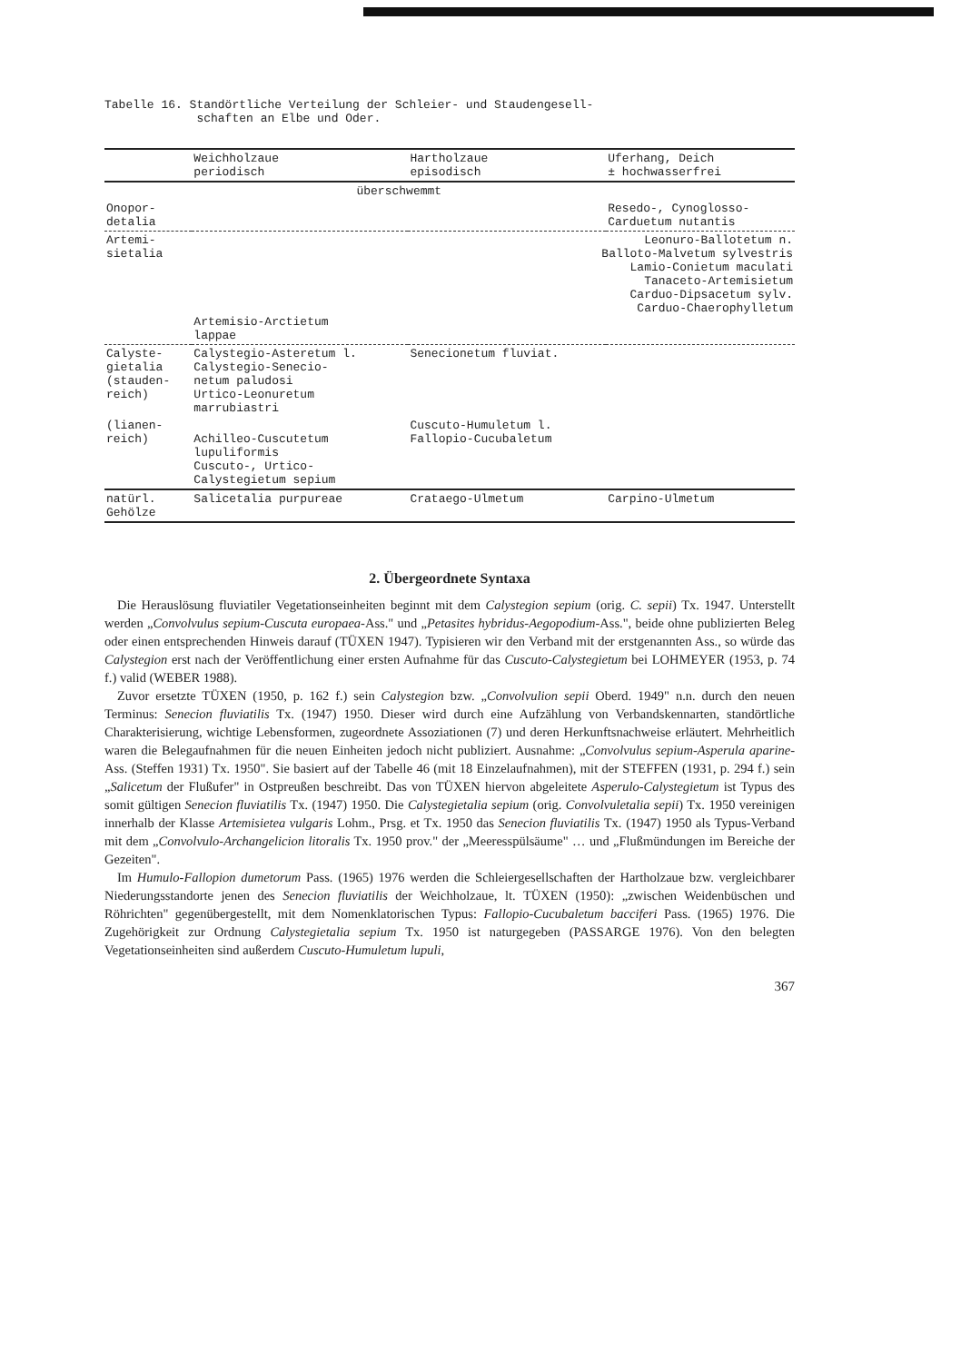Tabelle 16. Standörtliche Verteilung der Schleier- und Staudengesell-
schaften an Elbe und Oder.
| | Weichholzaue periodisch | Hartholzaue episodisch | Uferhang, Deich ± hochwasserfrei |
| --- | --- | --- | --- |
| | überschwemmt | | |
| Onopor- detalia | | | Resedo-, Cynoglosso- Carduetum nutantis |
| Artemi- sietalia | Artemisio-Arctietum lappae | Leonuro-Ballotetum n. Balloto-Malvetum sylvestris Lamio-Conietum maculati Tanaceto-Artemisietum Carduo-Dipsacetum sylv. Carduo-Chaerophylletum | |
| Calyste- gietalia (stauden- reich) | Calystegio-Asteretum l. Calystegio-Senecio- netum paludosi Urtico-Leonuretum marrubiastri | Senecionetum fluviat. | |
| (lianen- reich) | Achilleo-Cuscutetum lupuliformis Cuscuto-, Urtico- Calystegietum sepium | Cuscuto-Humuletum l. Fallopio-Cucubaletum | |
| natürl. Gehölze | Salicetalia purpureae | Crataego-Ulmetum | Carpino-Ulmetum |
2. Übergeordnete Syntaxa
Die Herauslösung fluviatiler Vegetationseinheiten beginnt mit dem Calystegion sepium (orig. C. sepii) Tx. 1947. Unterstellt werden „Convolvulus sepium-Cuscuta europaea-Ass." und „Petasites hybridus-Aegopodium-Ass.", beide ohne publizierten Beleg oder einen entsprechenden Hinweis darauf (TÜXEN 1947). Typisieren wir den Verband mit der erstgenannten Ass., so würde das Calystegion erst nach der Veröffentlichung einer ersten Aufnahme für das Cuscuto-Calystegietum bei LOHMEYER (1953, p. 74 f.) valid (WEBER 1988).
Zuvor ersetzte TÜXEN (1950, p. 162 f.) sein Calystegion bzw. „Convolvulion sepii Oberd. 1949" n.n. durch den neuen Terminus: Senecion fluviatilis Tx. (1947) 1950. Dieser wird durch eine Aufzählung von Verbandskennarten, standörtliche Charakterisierung, wichtige Lebensformen, zugeordnete Assoziationen (7) und deren Herkunftsnachweise erläutert. Mehrheitlich waren die Belegaufnahmen für die neuen Einheiten jedoch nicht publiziert. Ausnahme: „Convolvulus sepium-Asperula aparine-Ass. (Steffen 1931) Tx. 1950". Sie basiert auf der Tabelle 46 (mit 18 Einzelaufnahmen), mit der STEFFEN (1931, p. 294 f.) sein „Salicetum der Flußufer" in Ostpreußen beschreibt. Das von TÜXEN hiervon abgeleitete Asperulo-Calystegietum ist Typus des somit gültigen Senecion fluviatilis Tx. (1947) 1950. Die Calystegietalia sepium (orig. Convolvuletalia sepii) Tx. 1950 vereinigen innerhalb der Klasse Artemisietea vulgaris Lohm., Prsg. et Tx. 1950 das Senecion fluviatilis Tx. (1947) 1950 als Typus-Verband mit dem „Convolvulo-Archangelicion litoralis Tx. 1950 prov." der „Meeresspülsäume" … und „Flußmündungen im Bereiche der Gezeiten".
Im Humulo-Fallopion dumetorum Pass. (1965) 1976 werden die Schleiergesellschaften der Hartholzaue bzw. vergleichbarer Niederungsstandorte jenen des Senecion fluviatilis der Weichholzaue, lt. TÜXEN (1950): „zwischen Weidenbüschen und Röhrichten" gegenübergestellt, mit dem Nomenklatorischen Typus: Fallopio-Cucubaletum bacciferi Pass. (1965) 1976. Die Zugehörigkeit zur Ordnung Calystegietalia sepium Tx. 1950 ist naturgegeben (PASSARGE 1976). Von den belegten Vegetationseinheiten sind außerdem Cuscuto-Humuletum lupuli,
367